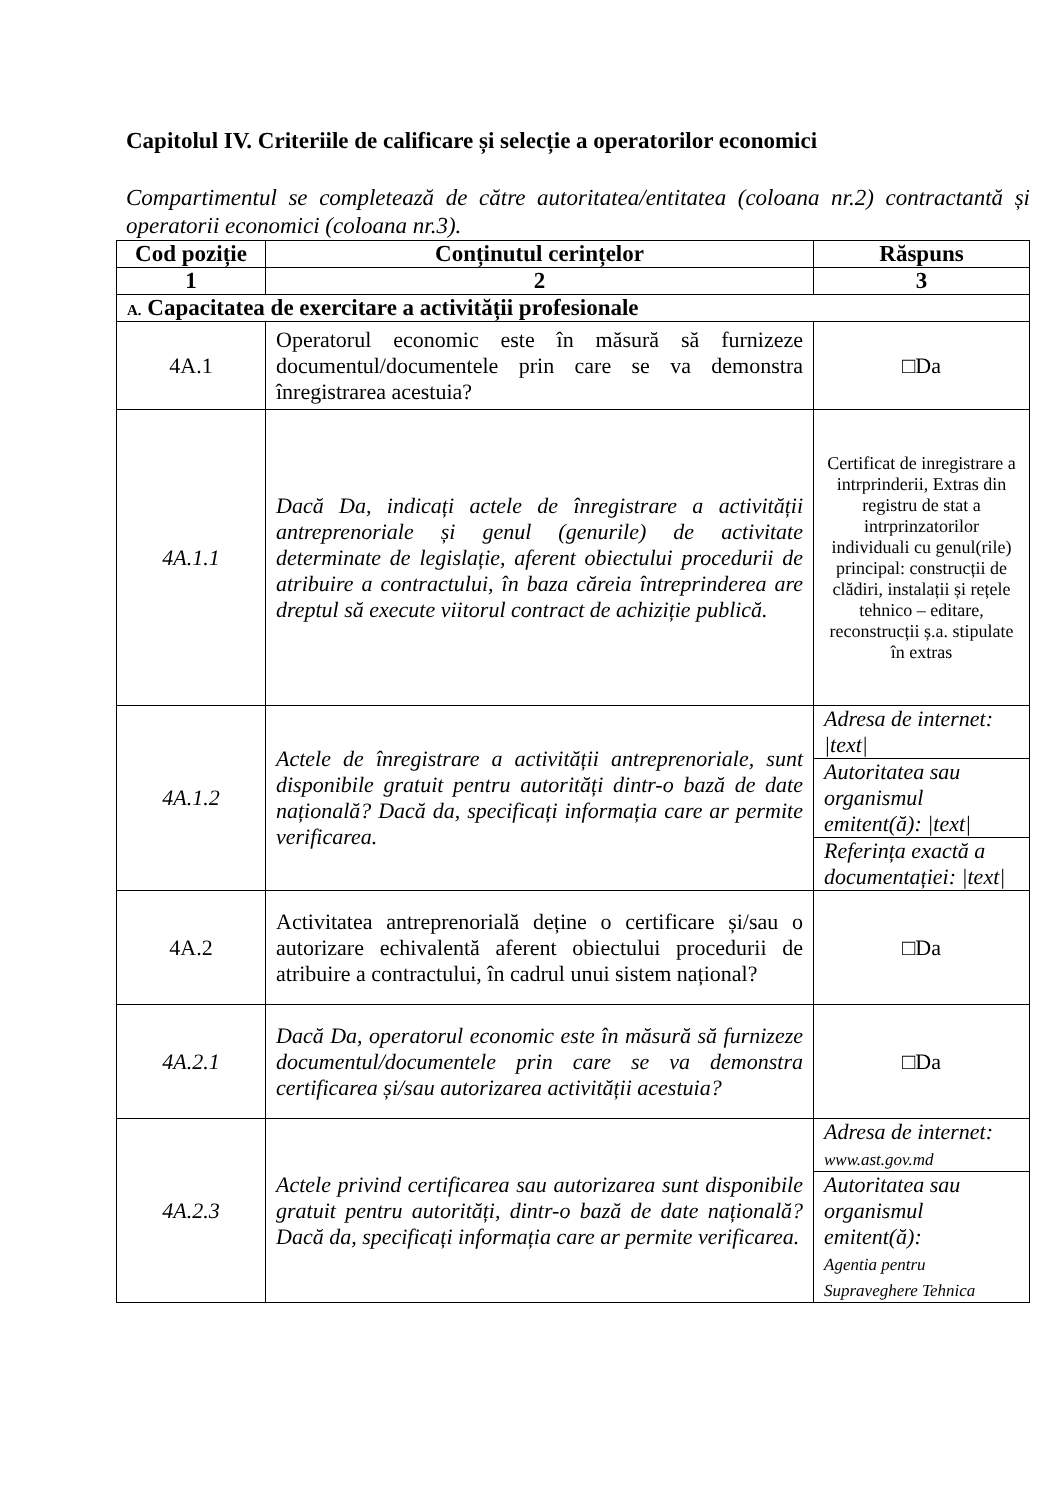Capitolul IV. Criteriile de calificare și selecție a operatorilor economici
Compartimentul se completează de către autoritatea/entitatea (coloana nr.2) contractantă și operatorii economici (coloana nr.3).
| Cod poziție | Conținutul cerințelor | Răspuns |
| --- | --- | --- |
| 1 | 2 | 3 |
| A. Capacitatea de exercitare a activității profesionale | | |
| 4A.1 | Operatorul economic este în măsură să furnizeze documentul/documentele prin care se va demonstra înregistrarea acestuia? | □Da |
| 4A.1.1 | Dacă Da, indicați actele de înregistrare a activității antreprenoriale și genul (genurile) de activitate determinate de legislație, aferent obiectului procedurii de atribuire a contractului, în baza căreia întreprinderea are dreptul să execute viitorul contract de achiziție publică. | Certificat de inregistrare a intrprinderii, Extras din registru de stat a intrprinzatorilor individuali cu genul(rile) principal: construcții de clădiri, instalații și rețele tehnico – editare, reconstrucții ș.a. stipulate în extras |
| 4A.1.2 | Actele de înregistrare a activității antreprenoriale, sunt disponibile gratuit pentru autorități dintr-o bază de date națională? Dacă da, specificați informația care ar permite verificarea. | Adresa de internet: /text/ |
| | | Autoritatea sau organismul emitent(ă): /text/ |
| | | Referința exactă a documentației: /text/ |
| 4A.2 | Activitatea antreprenorială deține o certificare și/sau o autorizare echivalentă aferent obiectului procedurii de atribuire a contractului, în cadrul unui sistem național? | □Da |
| 4A.2.1 | Dacă Da, operatorul economic este în măsură să furnizeze documentul/documentele prin care se va demonstra certificarea și/sau autorizarea activității acestuia? | □Da |
| 4A.2.3 | Actele privind certificarea sau autorizarea sunt disponibile gratuit pentru autorități, dintr-o bază de date națională? Dacă da, specificați informația care ar permite verificarea. | Adresa de internet: www.ast.gov.md |
| | | Autoritatea sau organismul emitent(ă): Agentia pentru Supraveghere Tehnica |